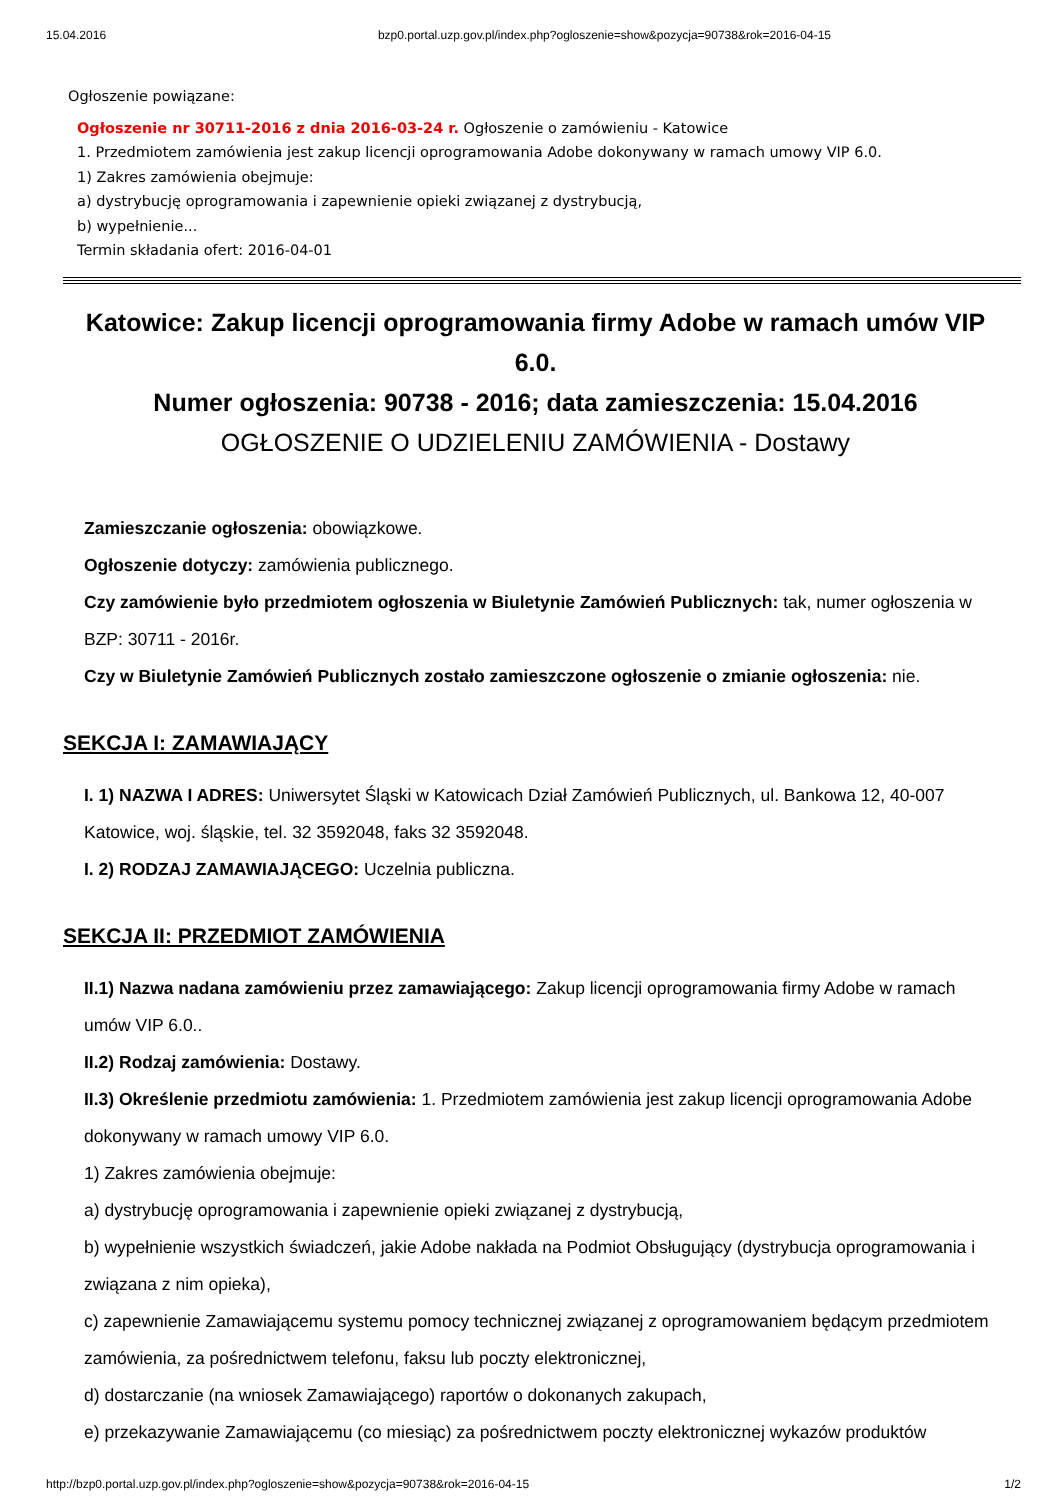15.04.2016 bzp0.portal.uzp.gov.pl/index.php?ogloszenie=show&pozycja=90738&rok=2016-04-15
Ogłoszenie powiązane:
Ogłoszenie nr 30711-2016 z dnia 2016-03-24 r. Ogłoszenie o zamówieniu - Katowice
1. Przedmiotem zamówienia jest zakup licencji oprogramowania Adobe dokonywany w ramach umowy VIP 6.0.
1) Zakres zamówienia obejmuje:
a) dystrybucję oprogramowania i zapewnienie opieki związanej z dystrybucją,
b) wypełnienie...
Termin składania ofert: 2016-04-01
Katowice: Zakup licencji oprogramowania firmy Adobe w ramach umów VIP 6.0.
Numer ogłoszenia: 90738 - 2016; data zamieszczenia: 15.04.2016
OGŁOSZENIE O UDZIELENIU ZAMÓWIENIA - Dostawy
Zamieszczanie ogłoszenia: obowiązkowe.
Ogłoszenie dotyczy: zamówienia publicznego.
Czy zamówienie było przedmiotem ogłoszenia w Biuletynie Zamówień Publicznych: tak, numer ogłoszenia w BZP: 30711 - 2016r.
Czy w Biuletynie Zamówień Publicznych zostało zamieszczone ogłoszenie o zmianie ogłoszenia: nie.
SEKCJA I: ZAMAWIAJĄCY
I. 1) NAZWA I ADRES: Uniwersytet Śląski w Katowicach Dział Zamówień Publicznych, ul. Bankowa 12, 40-007 Katowice, woj. śląskie, tel. 32 3592048, faks 32 3592048.
I. 2) RODZAJ ZAMAWIAJĄCEGO: Uczelnia publiczna.
SEKCJA II: PRZEDMIOT ZAMÓWIENIA
II.1) Nazwa nadana zamówieniu przez zamawiającego: Zakup licencji oprogramowania firmy Adobe w ramach umów VIP 6.0..
II.2) Rodzaj zamówienia: Dostawy.
II.3) Określenie przedmiotu zamówienia: 1. Przedmiotem zamówienia jest zakup licencji oprogramowania Adobe dokonywany w ramach umowy VIP 6.0.
1) Zakres zamówienia obejmuje:
a) dystrybucję oprogramowania i zapewnienie opieki związanej z dystrybucją,
b) wypełnienie wszystkich świadczeń, jakie Adobe nakłada na Podmiot Obsługujący (dystrybucja oprogramowania i związana z nim opieka),
c) zapewnienie Zamawiającemu systemu pomocy technicznej związanej z oprogramowaniem będącym przedmiotem zamówienia, za pośrednictwem telefonu, faksu lub poczty elektronicznej,
d) dostarczanie (na wniosek Zamawiającego) raportów o dokonanych zakupach,
e) przekazywanie Zamawiającemu (co miesiąc) za pośrednictwem poczty elektronicznej wykazów produktów
http://bzp0.portal.uzp.gov.pl/index.php?ogloszenie=show&pozycja=90738&rok=2016-04-15 1/2